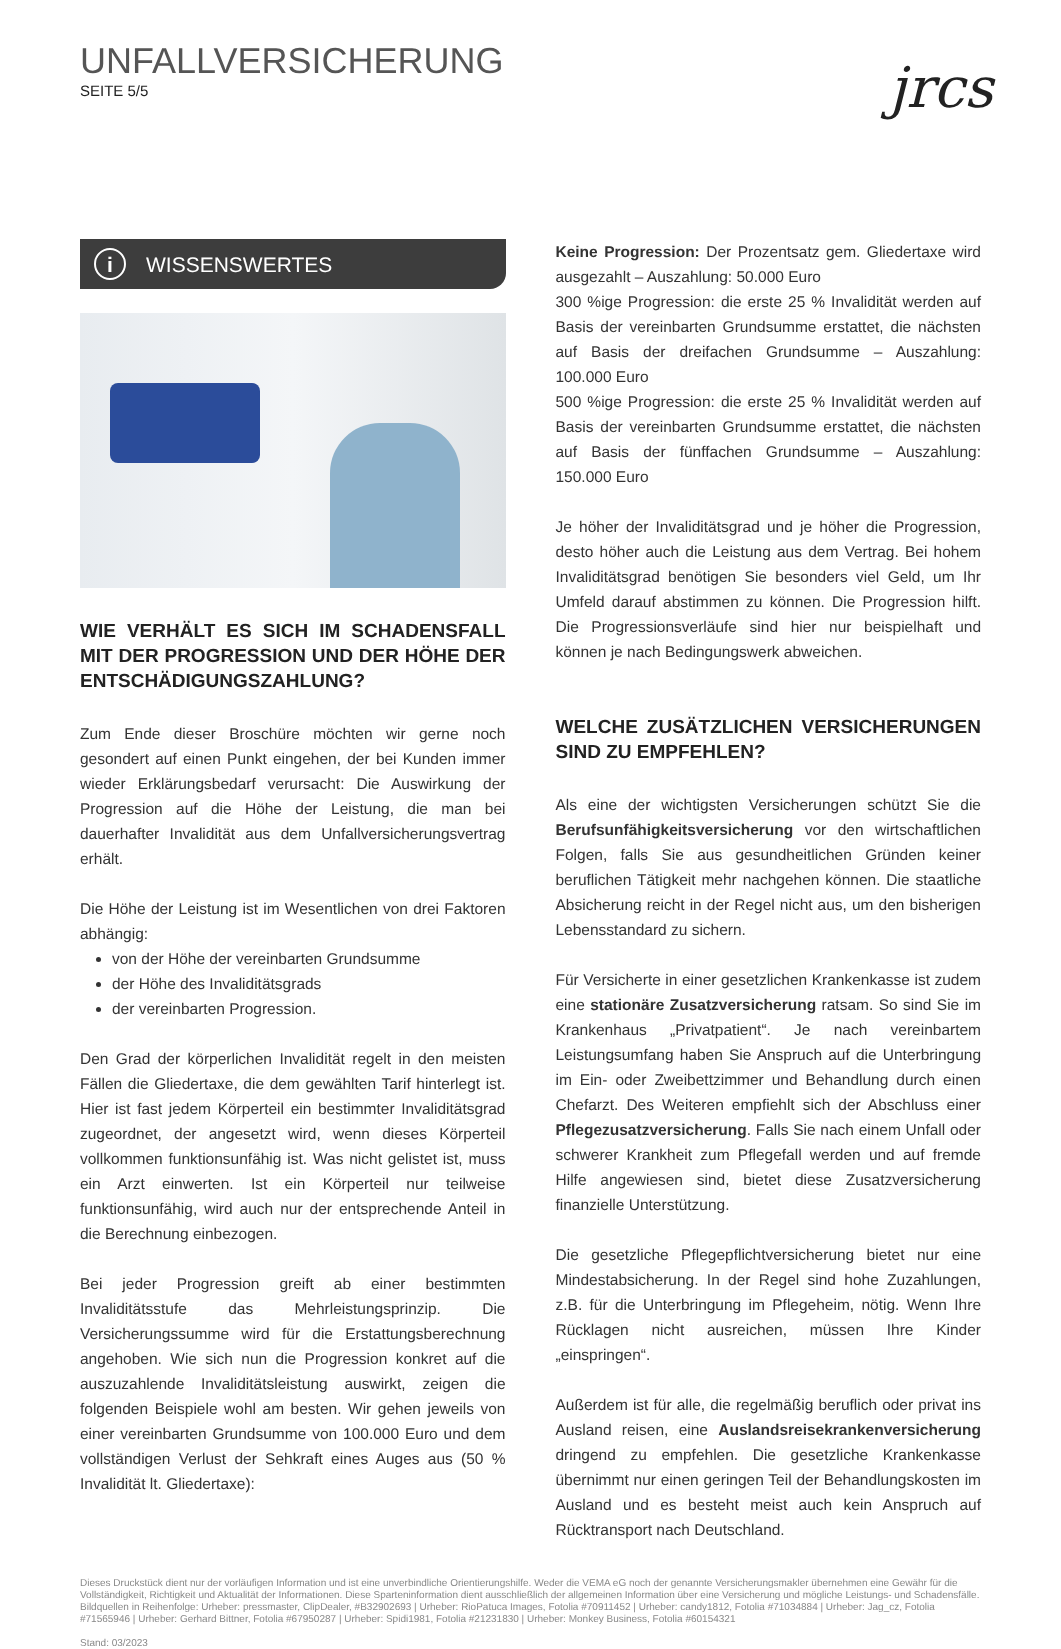UNFALLVERSICHERUNG
SEITE 5/5
jrcs
i WISSENSWERTES
WIE VERHÄLT ES SICH IM SCHADENSFALL MIT DER PROGRESSION UND DER HÖHE DER ENTSCHÄDIGUNGSZAHLUNG?
Zum Ende dieser Broschüre möchten wir gerne noch gesondert auf einen Punkt eingehen, der bei Kunden immer wieder Erklärungsbedarf verursacht: Die Auswirkung der Progression auf die Höhe der Leistung, die man bei dauerhafter Invalidität aus dem Unfallversicherungsvertrag erhält.
Die Höhe der Leistung ist im Wesentlichen von drei Faktoren abhängig:
von der Höhe der vereinbarten Grundsumme
der Höhe des Invaliditätsgrads
der vereinbarten Progression.
Den Grad der körperlichen Invalidität regelt in den meisten Fällen die Gliedertaxe, die dem gewählten Tarif hinterlegt ist. Hier ist fast jedem Körperteil ein bestimmter Invaliditätsgrad zugeordnet, der angesetzt wird, wenn dieses Körperteil vollkommen funktionsunfähig ist. Was nicht gelistet ist, muss ein Arzt einwerten. Ist ein Körperteil nur teilweise funktionsunfähig, wird auch nur der entsprechende Anteil in die Berechnung einbezogen.
Bei jeder Progression greift ab einer bestimmten Invaliditätsstufe das Mehrleistungsprinzip. Die Versicherungssumme wird für die Erstattungsberechnung angehoben. Wie sich nun die Progression konkret auf die auszuzahlende Invaliditätsleistung auswirkt, zeigen die folgenden Beispiele wohl am besten. Wir gehen jeweils von einer vereinbarten Grundsumme von 100.000 Euro und dem vollständigen Verlust der Sehkraft eines Auges aus (50 % Invalidität lt. Gliedertaxe):
Keine Progression: Der Prozentsatz gem. Gliedertaxe wird ausgezahlt – Auszahlung: 50.000 Euro
300 %ige Progression: die erste 25 % Invalidität werden auf Basis der vereinbarten Grundsumme erstattet, die nächsten auf Basis der dreifachen Grundsumme – Auszahlung: 100.000 Euro
500 %ige Progression: die erste 25 % Invalidität werden auf Basis der vereinbarten Grundsumme erstattet, die nächsten auf Basis der fünffachen Grundsumme – Auszahlung: 150.000 Euro
Je höher der Invaliditätsgrad und je höher die Progression, desto höher auch die Leistung aus dem Vertrag. Bei hohem Invaliditätsgrad benötigen Sie besonders viel Geld, um Ihr Umfeld darauf abstimmen zu können. Die Progression hilft. Die Progressionsverläufe sind hier nur beispielhaft und können je nach Bedingungswerk abweichen.
WELCHE ZUSÄTZLICHEN VERSICHERUNGEN SIND ZU EMPFEHLEN?
Als eine der wichtigsten Versicherungen schützt Sie die Berufsunfähigkeitsversicherung vor den wirtschaftlichen Folgen, falls Sie aus gesundheitlichen Gründen keiner beruflichen Tätigkeit mehr nachgehen können. Die staatliche Absicherung reicht in der Regel nicht aus, um den bisherigen Lebensstandard zu sichern.
Für Versicherte in einer gesetzlichen Krankenkasse ist zudem eine stationäre Zusatzversicherung ratsam. So sind Sie im Krankenhaus „Privatpatient“. Je nach vereinbartem Leistungsumfang haben Sie Anspruch auf die Unterbringung im Ein- oder Zweibettzimmer und Behandlung durch einen Chefarzt. Des Weiteren empfiehlt sich der Abschluss einer Pflegezusatzversicherung. Falls Sie nach einem Unfall oder schwerer Krankheit zum Pflegefall werden und auf fremde Hilfe angewiesen sind, bietet diese Zusatzversicherung finanzielle Unterstützung.
Die gesetzliche Pflegepflichtversicherung bietet nur eine Mindestabsicherung. In der Regel sind hohe Zuzahlungen, z.B. für die Unterbringung im Pflegeheim, nötig. Wenn Ihre Rücklagen nicht ausreichen, müssen Ihre Kinder „einspringen“.
Außerdem ist für alle, die regelmäßig beruflich oder privat ins Ausland reisen, eine Auslandsreisekrankenversicherung dringend zu empfehlen. Die gesetzliche Krankenkasse übernimmt nur einen geringen Teil der Behandlungskosten im Ausland und es besteht meist auch kein Anspruch auf Rücktransport nach Deutschland.
Dieses Druckstück dient nur der vorläufigen Information und ist eine unverbindliche Orientierungshilfe. Weder die VEMA eG noch der genannte Versicherungsmakler übernehmen eine Gewähr für die Vollständigkeit, Richtigkeit und Aktualität der Informationen. Diese Sparteninformation dient ausschließlich der allgemeinen Information über eine Versicherung und mögliche Leistungs- und Schadensfälle.
Bildquellen in Reihenfolge: Urheber: pressmaster, ClipDealer, #B32902693 | Urheber: RioPatuca Images, Fotolia #70911452 | Urheber: candy1812, Fotolia #71034884 | Urheber: Jag_cz, Fotolia #71565946 | Urheber: Gerhard Bittner, Fotolia #67950287 | Urheber: Spidi1981, Fotolia #21231830 | Urheber: Monkey Business, Fotolia #60154321
Stand: 03/2023